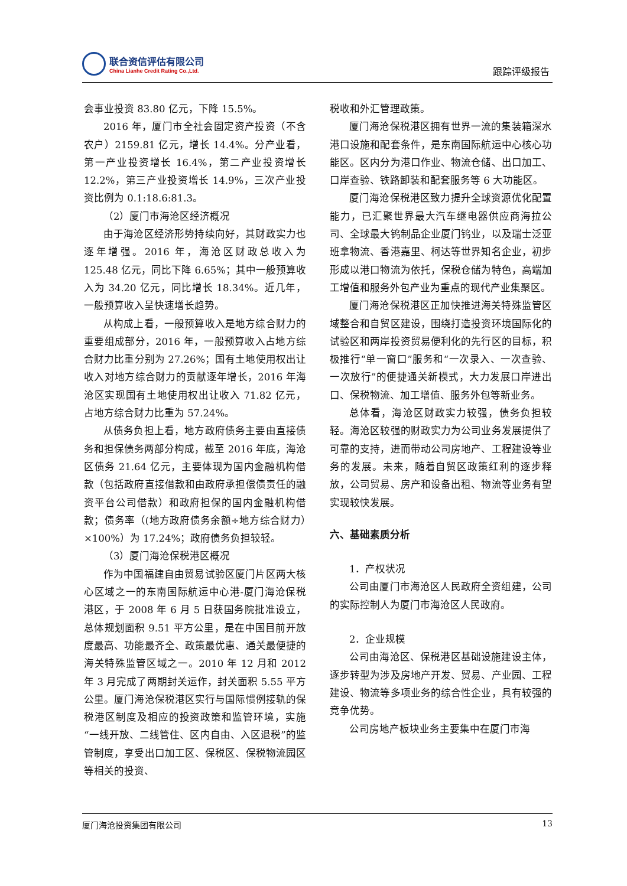联合资信评估有限公司
China Lianhe Credit Rating Co.,Ltd.
跟踪评级报告
会事业投资 83.80 亿元，下降 15.5%。
2016 年，厦门市全社会固定资产投资（不含农户）2159.81 亿元，增长 14.4%。分产业看，第一产业投资增长 16.4%，第二产业投资增长 12.2%，第三产业投资增长 14.9%，三次产业投资比例为 0.1:18.6:81.3。
（2）厦门市海沧区经济概况
由于海沧区经济形势持续向好，其财政实力也逐年增强。2016 年，海沧区财政总收入为 125.48 亿元，同比下降 6.65%；其中一般预算收入为 34.20 亿元，同比增长 18.34%。近几年，一般预算收入呈快速增长趋势。
从构成上看，一般预算收入是地方综合财力的重要组成部分，2016 年，一般预算收入占地方综合财力比重分别为 27.26%；国有土地使用权出让收入对地方综合财力的贡献逐年增长，2016 年海沧区实现国有土地使用权出让收入 71.82 亿元，占地方综合财力比重为 57.24%。
从债务负担上看，地方政府债务主要由直接债务和担保债务两部分构成，截至 2016 年底，海沧区债务 21.64 亿元，主要体现为国内金融机构借款（包括政府直接借款和由政府承担偿债责任的融资平台公司借款）和政府担保的国内金融机构借款；债务率（(地方政府债务余额÷地方综合财力）×100%）为 17.24%；政府债务负担较轻。
（3）厦门海沧保税港区概况
作为中国福建自由贸易试验区厦门片区两大核心区域之一的东南国际航运中心港-厦门海沧保税港区，于 2008 年 6 月 5 日获国务院批准设立，总体规划面积 9.51 平方公里，是在中国目前开放度最高、功能最齐全、政策最优惠、通关最便捷的海关特殊监管区域之一。2010 年 12 月和 2012 年 3 月完成了两期封关运作，封关面积 5.55 平方公里。厦门海沧保税港区实行与国际惯例接轨的保税港区制度及相应的投资政策和监管环境，实施“一线开放、二线管住、区内自由、入区退税”的监管制度，享受出口加工区、保税区、保税物流园区等相关的投资、
税收和外汇管理政策。
厦门海沧保税港区拥有世界一流的集装箱深水港口设施和配套条件，是东南国际航运中心核心功能区。区内分为港口作业、物流仓储、出口加工、口岸查验、铁路卸装和配套服务等 6 大功能区。
厦门海沧保税港区致力提升全球资源优化配置能力，已汇聚世界最大汽车继电器供应商海拉公司、全球最大钨制品企业厦门钨业，以及瑞士泛亚班拿物流、香港嘉里、柯达等世界知名企业，初步形成以港口物流为依托，保税仓储为特色，高端加工增值和服务外包产业为重点的现代产业集聚区。
厦门海沧保税港区正加快推进海关特殊监管区域整合和自贸区建设，围绕打造投资环境国际化的试验区和两岸投资贸易便利化的先行区的目标，积极推行“单一窗口”服务和“一次录入、一次查验、一次放行”的便捷通关新模式，大力发展口岸进出口、保税物流、加工增值、服务外包等新业务。
总体看，海沧区财政实力较强，债务负担较轻。海沧区较强的财政实力为公司业务发展提供了可靠的支持，进而带动公司房地产、工程建设等业务的发展。未来，随着自贸区政策红利的逐步释放，公司贸易、房产和设备出租、物流等业务有望实现较快发展。
六、基础素质分析
1．产权状况
公司由厦门市海沧区人民政府全资组建，公司的实际控制人为厦门市海沧区人民政府。
2．企业规模
公司由海沧区、保税港区基础设施建设主体，逐步转型为涉及房地产开发、贸易、产业园、工程建设、物流等多项业务的综合性企业，具有较强的竞争优势。
公司房地产板块业务主要集中在厦门市海
厦门海沧投资集团有限公司 13